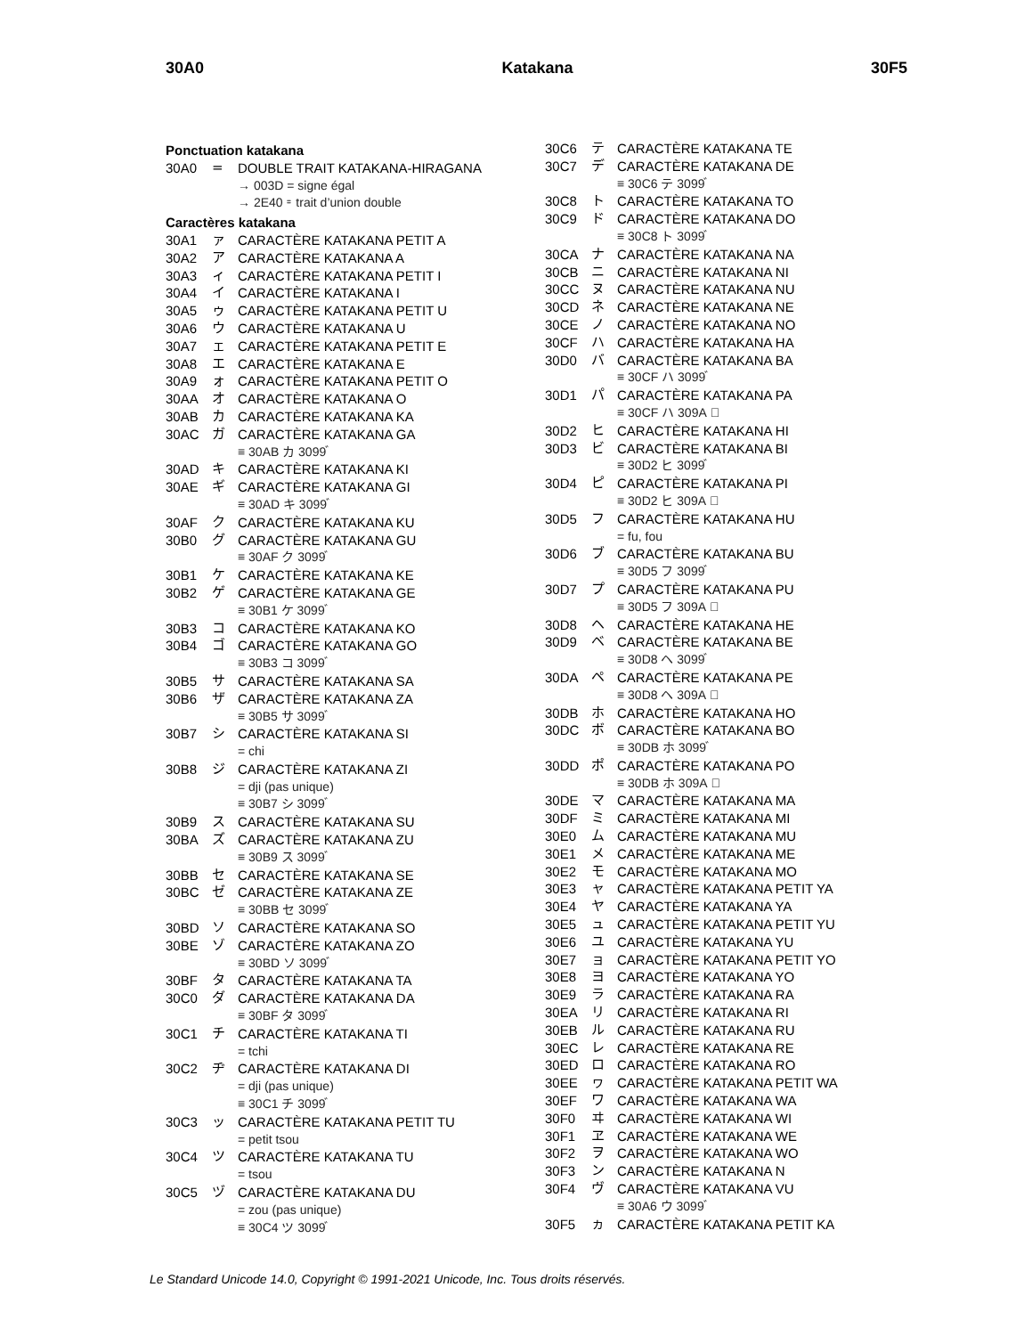30A0 Katakana 30F5
Ponctuation katakana
30A0 = DOUBLE TRAIT KATAKANA-HIRAGANA
→ 003D = signe égal
→ 2E40 ⹀ trait d’union double
Caractères katakana
30A1 ァ CARACTÈRE KATAKANA PETIT A
30A2 ア CARACTÈRE KATAKANA A
30A3 ィ CARACTÈRE KATAKANA PETIT I
30A4 イ CARACTÈRE KATAKANA I
30A5 ゥ CARACTÈRE KATAKANA PETIT U
30A6 ウ CARACTÈRE KATAKANA U
30A7 ェ CARACTÈRE KATAKANA PETIT E
30A8 エ CARACTÈRE KATAKANA E
30A9 ォ CARACTÈRE KATAKANA PETIT O
30AA オ CARACTÈRE KATAKANA O
30AB カ CARACTÈRE KATAKANA KA
30AC ガ CARACTÈRE KATAKANA GA
≡ 30AB カ 3099 ゙
30AD キ CARACTÈRE KATAKANA KI
30AE ギ CARACTÈRE KATAKANA GI
≡ 30AD キ 3099 ゙
30AF ク CARACTÈRE KATAKANA KU
30B0 グ CARACTÈRE KATAKANA GU
≡ 30AF ク 3099 ゙
30B1 ケ CARACTÈRE KATAKANA KE
30B2 ゲ CARACTÈRE KATAKANA GE
≡ 30B1 ケ 3099 ゙
30B3 コ CARACTÈRE KATAKANA KO
30B4 ゴ CARACTÈRE KATAKANA GO
≡ 30B3 コ 3099 ゙
30B5 サ CARACTÈRE KATAKANA SA
30B6 ザ CARACTÈRE KATAKANA ZA
≡ 30B5 サ 3099 ゙
30B7 シ CARACTÈRE KATAKANA SI
= chi
30B8 ジ CARACTÈRE KATAKANA ZI
= dji (pas unique)
≡ 30B7 シ 3099 ゙
30B9 ス CARACTÈRE KATAKANA SU
30BA ズ CARACTÈRE KATAKANA ZU
≡ 30B9 ス 3099 ゙
30BB セ CARACTÈRE KATAKANA SE
30BC ゼ CARACTÈRE KATAKANA ZE
≡ 30BB セ 3099 ゙
30BD ソ CARACTÈRE KATAKANA SO
30BE ゾ CARACTÈRE KATAKANA ZO
≡ 30BD ソ 3099 ゙
30BF タ CARACTÈRE KATAKANA TA
30C0 ダ CARACTÈRE KATAKANA DA
≡ 30BF タ 3099 ゙
30C1 チ CARACTÈRE KATAKANA TI
= tchi
30C2 ヂ CARACTÈRE KATAKANA DI
= dji (pas unique)
≡ 30C1 チ 3099 ゙
30C3 ッ CARACTÈRE KATAKANA PETIT TU
= petit tsou
30C4 ツ CARACTÈRE KATAKANA TU
= tsou
30C5 ヅ CARACTÈRE KATAKANA DU
= zou (pas unique)
≡ 30C4 ツ 3099 ゙
30C6 テ CARACTÈRE KATAKANA TE
30C7 デ CARACTÈRE KATAKANA DE
≡ 30C6 テ 3099 ゙
30C8 ト CARACTÈRE KATAKANA TO
30C9 ド CARACTÈRE KATAKANA DO
≡ 30C8 ト 3099 ゙
30CA ナ CARACTÈRE KATAKANA NA
30CB ニ CARACTÈRE KATAKANA NI
30CC ヌ CARACTÈRE KATAKANA NU
30CD ネ CARACTÈRE KATAKANA NE
30CE ノ CARACTÈRE KATAKANA NO
30CF ハ CARACTÈRE KATAKANA HA
30D0 バ CARACTÈRE KATAKANA BA
≡ 30CF ハ 3099 ゙
30D1 パ CARACTÈRE KATAKANA PA
≡ 30CF ハ 309A ゚
30D2 ヒ CARACTÈRE KATAKANA HI
30D3 ビ CARACTÈRE KATAKANA BI
≡ 30D2 ヒ 3099 ゙
30D4 ピ CARACTÈRE KATAKANA PI
≡ 30D2 ヒ 309A ゚
30D5 フ CARACTÈRE KATAKANA HU
= fu, fou
30D6 ブ CARACTÈRE KATAKANA BU
≡ 30D5 フ 3099 ゙
30D7 プ CARACTÈRE KATAKANA PU
≡ 30D5 フ 309A ゚
30D8 ヘ CARACTÈRE KATAKANA HE
30D9 ベ CARACTÈRE KATAKANA BE
≡ 30D8 ヘ 3099 ゙
30DA ペ CARACTÈRE KATAKANA PE
≡ 30D8 ヘ 309A ゚
30DB ホ CARACTÈRE KATAKANA HO
30DC ボ CARACTÈRE KATAKANA BO
≡ 30DB ホ 3099 ゙
30DD ポ CARACTÈRE KATAKANA PO
≡ 30DB ホ 309A ゚
30DE マ CARACTÈRE KATAKANA MA
30DF ミ CARACTÈRE KATAKANA MI
30E0 ム CARACTÈRE KATAKANA MU
30E1 メ CARACTÈRE KATAKANA ME
30E2 モ CARACTÈRE KATAKANA MO
30E3 ャ CARACTÈRE KATAKANA PETIT YA
30E4 ヤ CARACTÈRE KATAKANA YA
30E5 ュ CARACTÈRE KATAKANA PETIT YU
30E6 ユ CARACTÈRE KATAKANA YU
30E7 ョ CARACTÈRE KATAKANA PETIT YO
30E8 ヨ CARACTÈRE KATAKANA YO
30E9 ラ CARACTÈRE KATAKANA RA
30EA リ CARACTÈRE KATAKANA RI
30EB ル CARACTÈRE KATAKANA RU
30EC レ CARACTÈRE KATAKANA RE
30ED ロ CARACTÈRE KATAKANA RO
30EE ヮ CARACTÈRE KATAKANA PETIT WA
30EF ワ CARACTÈRE KATAKANA WA
30F0 ヰ CARACTÈRE KATAKANA WI
30F1 ヱ CARACTÈRE KATAKANA WE
30F2 ヲ CARACTÈRE KATAKANA WO
30F3 ン CARACTÈRE KATAKANA N
30F4 ヴ CARACTÈRE KATAKANA VU
≡ 30A6 ウ 3099 ゙
30F5 ヵ CARACTÈRE KATAKANA PETIT KA
Le Standard Unicode 14.0, Copyright © 1991-2021 Unicode, Inc. Tous droits réservés.